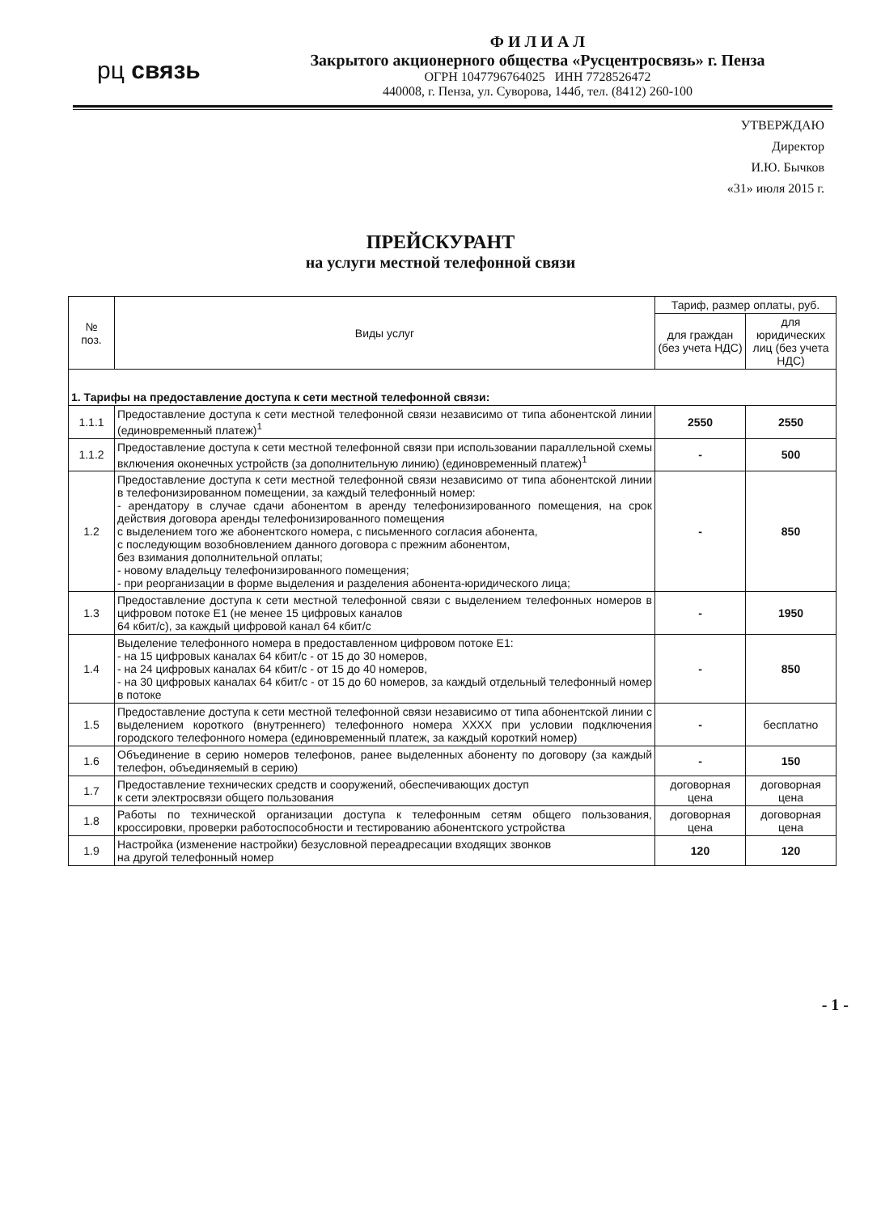рц связь
Ф И Л И А Л
Закрытого акционерного общества «Русцентросвязь» г. Пенза
ОГРН 1047796764025 ИНН 7728526472
440008, г. Пенза, ул. Суворова, 144б, тел. (8412) 260-100
УТВЕРЖДАЮ
Директор
И.Ю. Бычков
«31» июля 2015 г.
ПРЕЙСКУРАНТ
на услуги местной телефонной связи
| № поз. | Виды услуг | Тариф, размер оплаты, руб. | |
| --- | --- | --- | --- |
| | | для граждан (без учета НДС) | для юридических лиц (без учета НДС) |
| 1. Тарифы на предоставление доступа к сети местной телефонной связи: | | | |
| 1.1.1 | Предоставление доступа к сети местной телефонной связи независимо от типа абонентской линии (единовременный платеж)<sup>1</sup> | 2550 | 2550 |
| 1.1.2 | Предоставление доступа к сети местной телефонной связи при использовании параллельной схемы включения оконечных устройств (за дополнительную линию) (единовременный платеж)<sup>1</sup> | - | 500 |
| 1.2 | Предоставление доступа к сети местной телефонной связи независимо от типа абонентской линии в телефонизированном помещении, за каждый телефонный номер: - арендатору в случае сдачи абонентом в аренду телефонизированного помещения, на срок действия договора аренды телефонизированного помещения с выделением того же абонентского номера, с письменного согласия абонента, с последующим возобновлением данного договора с прежним абонентом, без взимания дополнительной оплаты; - новому владельцу телефонизированного помещения; - при реорганизации в форме выделения и разделения абонента-юридического лица; | - | 850 |
| 1.3 | Предоставление доступа к сети местной телефонной связи с выделением телефонных номеров в цифровом потоке Е1 (не менее 15 цифровых каналов 64 кбит/с), за каждый цифровой канал 64 кбит/с | - | 1950 |
| 1.4 | Выделение телефонного номера в предоставленном цифровом потоке Е1: - на 15 цифровых каналах 64 кбит/с - от 15 до 30 номеров, - на 24 цифровых каналах 64 кбит/с - от 15 до 40 номеров, - на 30 цифровых каналах 64 кбит/с - от 15 до 60 номеров, за каждый отдельный телефонный номер в потоке | - | 850 |
| 1.5 | Предоставление доступа к сети местной телефонной связи независимо от типа абонентской линии с выделением короткого (внутреннего) телефонного номера XXXX при условии подключения городского телефонного номера (единовременный платеж, за каждый короткий номер) | - | бесплатно |
| 1.6 | Объединение в серию номеров телефонов, ранее выделенных абоненту по договору (за каждый телефон, объединяемый в серию) | - | 150 |
| 1.7 | Предоставление технических средств и сооружений, обеспечивающих доступ к сети электросвязи общего пользования | договорная цена | договорная цена |
| 1.8 | Работы по технической организации доступа к телефонным сетям общего пользования, кроссировки, проверки работоспособности и тестированию абонентского устройства | договорная цена | договорная цена |
| 1.9 | Настройка (изменение настройки) безусловной переадресации входящих звонков на другой телефонный номер | 120 | 120 |
- 1 -